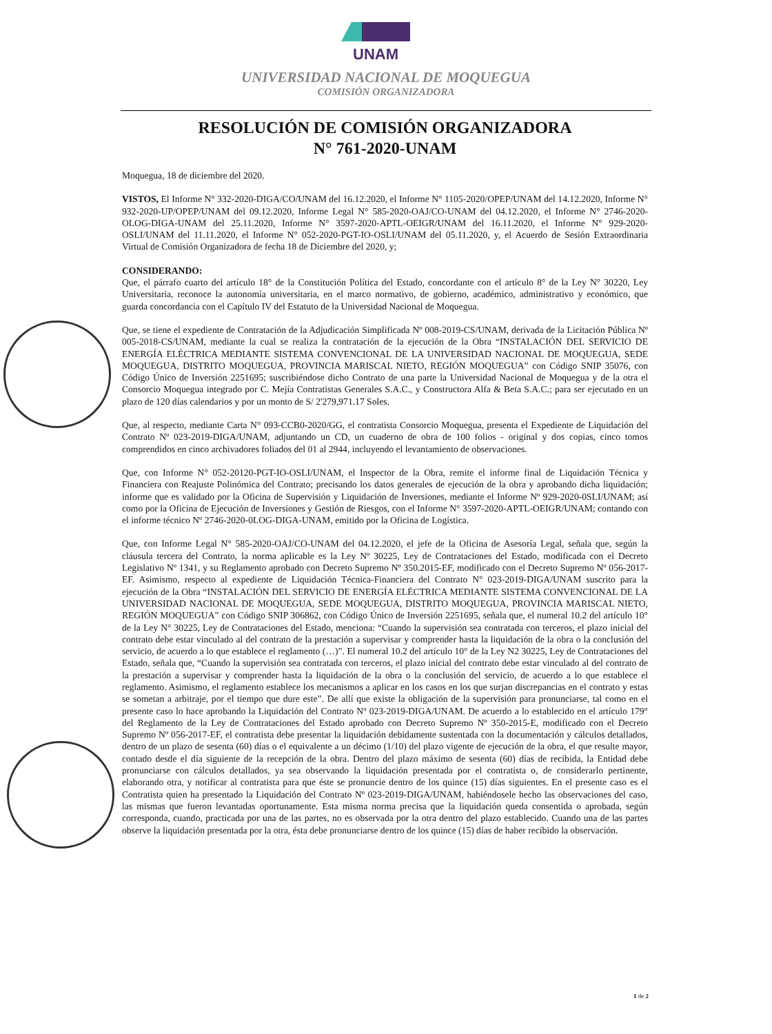UNAM
UNIVERSIDAD NACIONAL DE MOQUEGUA
COMISIÓN ORGANIZADORA
RESOLUCIÓN DE COMISIÓN ORGANIZADORA
N° 761-2020-UNAM
Moquegua, 18 de diciembre del 2020.
VISTOS, El Informe N° 332-2020-DIGA/CO/UNAM del 16.12.2020, el Informe N° 1105-2020/OPEP/UNAM del 14.12.2020, Informe N° 932-2020-UP/OPEP/UNAM del 09.12.2020, Informe Legal N° 585-2020-OAJ/CO-UNAM del 04.12.2020, el Informe N° 2746-2020-OLOG-DIGA-UNAM del 25.11.2020, Informe N° 3597-2020-APTL-OEIGR/UNAM del 16.11.2020, el Informe N° 929-2020-OSLI/UNAM del 11.11.2020, el Informe N° 052-2020-PGT-IO-OSLI/UNAM del 05.11.2020, y, el Acuerdo de Sesión Extraordinaria Virtual de Comisión Organizadora de fecha 18 de Diciembre del 2020, y;
CONSIDERANDO:
Que, el párrafo cuarto del artículo 18° de la Constitución Política del Estado, concordante con el artículo 8° de la Ley N° 30220, Ley Universitaria, reconoce la autonomía universitaria, en el marco normativo, de gobierno, académico, administrativo y económico, que guarda concordancia con el Capítulo IV del Estatuto de la Universidad Nacional de Moquegua.
Que, se tiene el expediente de Contratación de la Adjudicación Simplificada Nº 008-2019-CS/UNAM, derivada de la Licitación Pública Nº 005-2018-CS/UNAM, mediante la cual se realiza la contratación de la ejecución de la Obra “INSTALACIÓN DEL SERVICIO DE ENERGÍA ELÉCTRICA MEDIANTE SISTEMA CONVENCIONAL DE LA UNIVERSIDAD NACIONAL DE MOQUEGUA, SEDE MOQUEGUA, DISTRITO MOQUEGUA, PROVINCIA MARISCAL NIETO, REGIÓN MOQUEGUA” con Código SNIP 35076, con Código Único de Inversión 2251695; suscribiéndose dicho Contrato de una parte la Universidad Nacional de Moquegua y de la otra el Consorcio Moquegua integrado por C. Mejía Contratistas Generales S.A.C., y Constructora Alfa & Beta S.A.C.; para ser ejecutado en un plazo de 120 días calendarios y por un monto de S/ 2'279,971.17 Soles.
Que, al respecto, mediante Carta N° 093-CCB0-2020/GG, el contratista Consorcio Moquegua, presenta el Expediente de Liquidación del Contrato Nº 023-2019-DIGA/UNAM, adjuntando un CD, un cuaderno de obra de 100 folios - original y dos copias, cinco tomos comprendidos en cinco archivadores foliados del 01 al 2944, incluyendo el levantamiento de observaciones.
Que, con Informe N° 052-20120-PGT-IO-OSLI/UNAM, el Inspector de la Obra, remite el informe final de Liquidación Técnica y Financiera con Reajuste Polinómica del Contrato; precisando los datos generales de ejecución de la obra y aprobando dicha liquidación; informe que es validado por la Oficina de Supervisión y Liquidación de Inversiones, mediante el Informe Nº 929-2020-0SLI/UNAM; así como por la Oficina de Ejecución de Inversiones y Gestión de Riesgos, con el Informe N° 3597-2020-APTL-OEIGR/UNAM; contando con el informe técnico Nº 2746-2020-0LOG-DIGA-UNAM, emitido por la Oficina de Logística.
Que, con Informe Legal N° 585-2020-OAJ/CO-UNAM del 04.12.2020, el jefe de la Oficina de Asesoría Legal, señala que, según la cláusula tercera del Contrato, la norma aplicable es la Ley Nº 30225, Ley de Contrataciones del Estado, modificada con el Decreto Legislativo Nº 1341, y su Reglamento aprobado con Decreto Supremo Nº 350.2015-EF, modificado con el Decreto Supremo Nº 056-2017-EF. Asimismo, respecto al expediente de Liquidación Técnica-Financiera del Contrato N° 023-2019-DIGA/UNAM suscrito para la ejecución de la Obra “INSTALACIÓN DEL SERVICIO DE ENERGÍA ELÉCTRICA MEDIANTE SISTEMA CONVENCIONAL DE LA UNIVERSIDAD NACIONAL DE MOQUEGUA, SEDE MOQUEGUA, DISTRITO MOQUEGUA, PROVINCIA MARISCAL NIETO, REGIÓN MOQUEGUA” con Código SNIP 306862, con Código Único de Inversión 2251695, señala que, el numeral 10.2 del artículo 10° de la Ley N° 30225, Ley de Contrataciones del Estado, menciona: “Cuando la supervisión sea contratada con terceros, el plazo inicial del contrato debe estar vinculado al del contrato de la prestación a supervisar y comprender hasta la liquidación de la obra o la conclusión del servicio, de acuerdo a lo que establece el reglamento (…)”. El numeral 10.2 del artículo 10° de la Ley N2 30225, Ley de Contrataciones del Estado, señala que, “Cuando la supervisión sea contratada con terceros, el plazo inicial del contrato debe estar vinculado al del contrato de la prestación a supervisar y comprender hasta la liquidación de la obra o la conclusión del servicio, de acuerdo a lo que establece el reglamento. Asimismo, el reglamento establece los mecanismos a aplicar en los casos en los que surjan discrepancias en el contrato y estas se sometan a arbitraje, por el tiempo que dure este”. De allí que existe la obligación de la supervisión para pronunciarse, tal como en el presente caso lo hace aprobando la Liquidación del Contrato Nº 023-2019-DIGA/UNAM. De acuerdo a lo establecido en el artículo 179° del Reglamento de la Ley de Contrataciones del Estado aprobado con Decreto Supremo Nº 350-2015-E, modificado con el Decreto Supremo Nº 056-2017-EF, el contratista debe presentar la liquidación debidamente sustentada con la documentación y cálculos detallados, dentro de un plazo de sesenta (60) días o el equivalente a un décimo (1/10) del plazo vigente de ejecución de la obra, el que resulte mayor, contado desde el día siguiente de la recepción de la obra. Dentro del plazo máximo de sesenta (60) días de recibida, la Entidad debe pronunciarse con cálculos detallados, ya sea observando la liquidación presentada por el contratista o, de considerarlo pertinente, elaborando otra, y notificar al contratista para que éste se pronuncie dentro de los quince (15) días siguientes. En el presente caso es el Contratista quien ha presentado la Liquidación del Contrato Nº 023-2019-DIGA/UNAM, habiéndosele hecho las observaciones del caso, las mismas que fueron levantadas oportunamente. Esta misma norma precisa que la liquidación queda consentida o aprobada, según corresponda, cuando, practicada por una de las partes, no es observada por la otra dentro del plazo establecido. Cuando una de las partes observe la liquidación presentada por la otra, ésta debe pronunciarse dentro de los quince (15) días de haber recibido la observación.
1 de 2